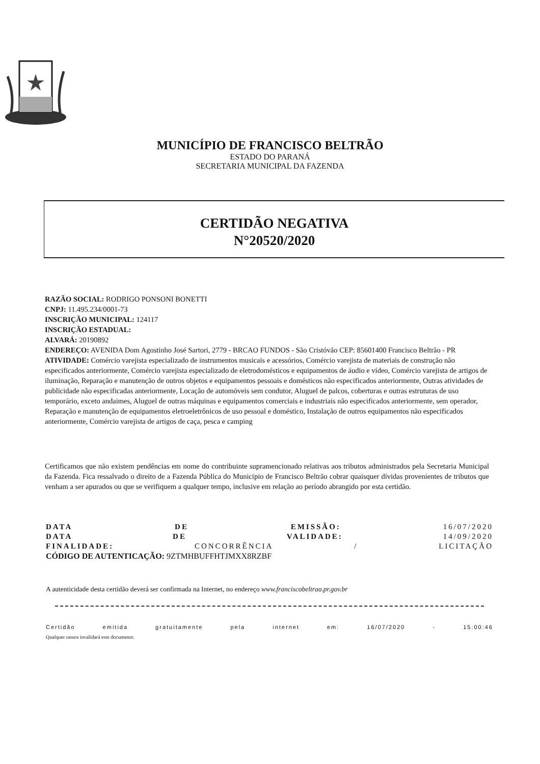MUNICÍPIO DE FRANCISCO BELTRÃO
ESTADO DO PARANÁ
SECRETARIA MUNICIPAL DA FAZENDA
CERTIDÃO NEGATIVA
N°20520/2020
RAZÃO SOCIAL: RODRIGO PONSONI BONETTI
CNPJ: 11.495.234/0001-73
INSCRIÇÃO MUNICIPAL: 124117
INSCRIÇÃO ESTADUAL:
ALVARÁ: 20190892
ENDEREÇO: AVENIDA Dom Agostinho José Sartori, 2779 - BRCAO FUNDOS - São Cristóvão CEP: 85601400 Francisco Beltrão - PR
ATIVIDADE: Comércio varejista especializado de instrumentos musicais e acessórios, Comércio varejista de materiais de construção não especificados anteriormente, Comércio varejista especializado de eletrodomésticos e equipamentos de áudio e vídeo, Comércio varejista de artigos de iluminação, Reparação e manutenção de outros objetos e equipamentos pessoais e domésticos não especificados anteriormente, Outras atividades de publicidade não especificadas anteriormente, Locação de automóveis sem condutor, Aluguel de palcos, coberturas e outras estruturas de uso temporário, exceto andaimes, Aluguel de outras máquinas e equipamentos comerciais e industriais não especificados anteriormente, sem operador, Reparação e manutenção de equipamentos eletroeletrônicos de uso pessoal e doméstico, Instalação de outros equipamentos não especificados anteriormente, Comércio varejista de artigos de caça, pesca e camping
Certificamos que não existem pendências em nome do contribuinte supramencionado relativas aos tributos administrados pela Secretaria Municipal da Fazenda. Fica ressalvado o direito de a Fazenda Pública do Município de Francisco Beltrão cobrar quaisquer dívidas provenientes de tributos que venham a ser apurados ou que se verifiquem a qualquer tempo, inclusive em relação ao período abrangido por esta certidão.
DATA DE EMISSÃO: 16/07/2020
DATA DE VALIDADE: 14/09/2020
FINALIDADE: CONCORRÊNCIA / LICITAÇÃO
CÓDIGO DE AUTENTICAÇÃO: 9ZTMHBUFFHTJMXX8RZBF
A autenticidade desta certidão deverá ser confirmada na Internet, no endereço www.franciscobeltrao.pr.gov.br
Certidão emitida gratuitamente pela internet em: 16/07/2020 - 15:00:46
Qualquer rasura invalidará este documento.